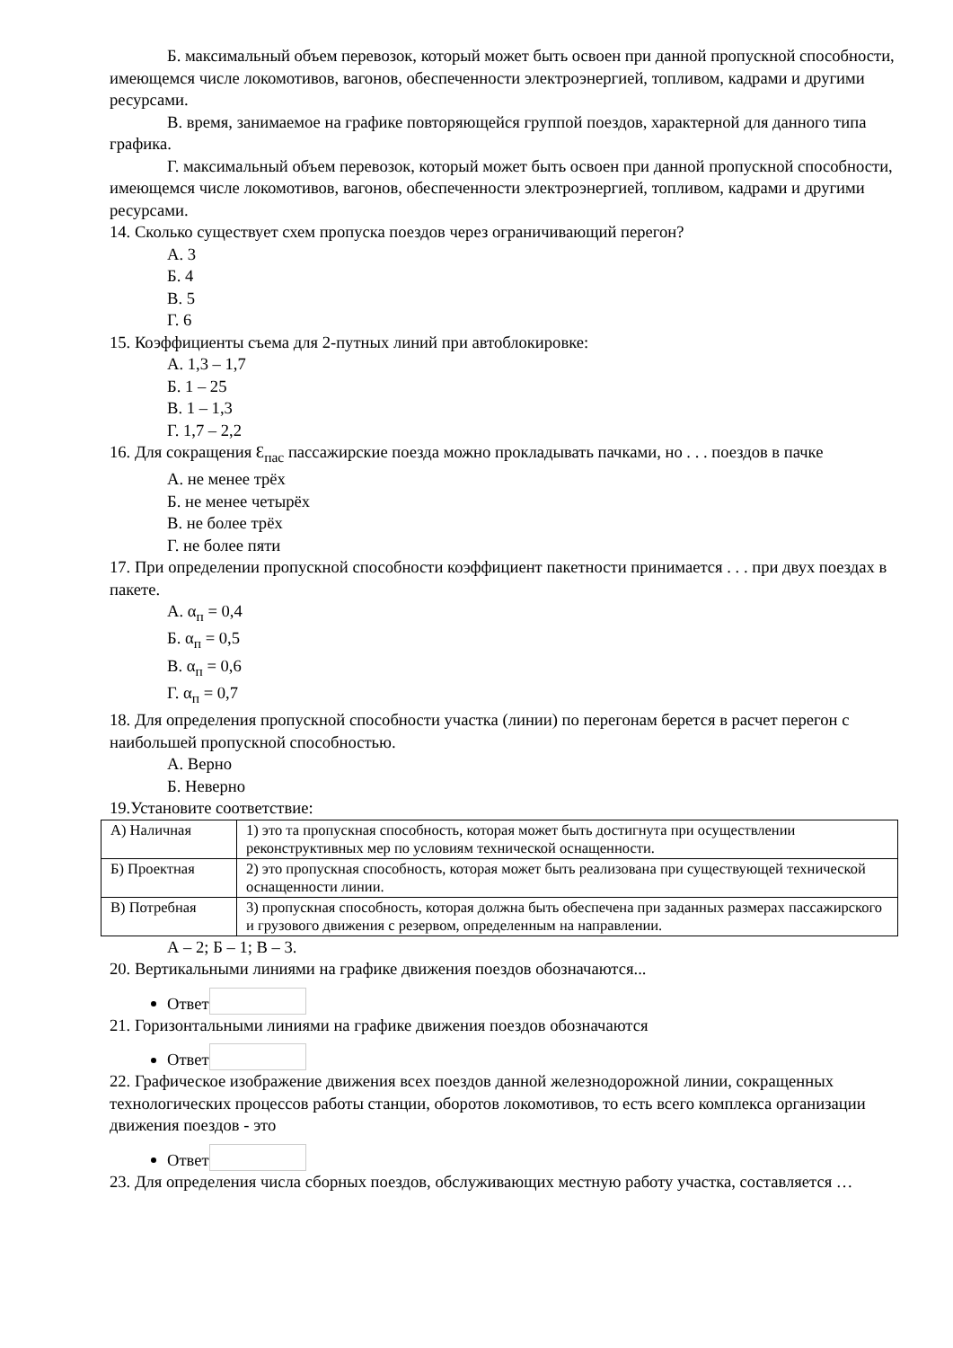Б. максимальный объем перевозок, который может быть освоен при данной пропускной способности, имеющемся числе локомотивов, вагонов, обеспеченности электроэнергией, топливом, кадрами и другими ресурсами.
В. время, занимаемое на графике повторяющейся группой поездов, характерной для данного типа графика.
Г. максимальный объем перевозок, который может быть освоен при данной пропускной способности, имеющемся числе локомотивов, вагонов, обеспеченности электроэнергией, топливом, кадрами и другими ресурсами.
14. Сколько существует схем пропуска поездов через ограничивающий перегон?
А. 3
Б. 4
В. 5
Г. 6
15. Коэффициенты съема для 2-путных линий при автоблокировке:
А. 1,3 – 1,7
Б. 1 – 25
В. 1 – 1,3
Г. 1,7 – 2,2
16. Для сокращения Ɛ<sub>пас</sub> пассажирские поезда можно прокладывать пачками, но . . . поездов в пачке
А. не менее трёх
Б. не менее четырёх
В. не более трёх
Г. не более пяти
17. При определении пропускной способности коэффициент пакетности принимается . . . при двух поездах в пакете.
А. α<sub>п</sub> = 0,4
Б. α<sub>п</sub> = 0,5
В. α<sub>п</sub> = 0,6
Г. α<sub>п</sub> = 0,7
18. Для определения пропускной способности участка (линии) по перегонам берется в расчет перегон с наибольшей пропускной способностью.
А. Верно
Б. Неверно
19.Установите соответствие:
| А) Наличная | 1) это та пропускная способность, которая может быть достигнута при осуществлении реконструктивных мер по условиям технической оснащенности. |
| Б) Проектная | 2) это пропускная способность, которая может быть реализована при существующей технической оснащенности линии. |
| В) Потребная | 3) пропускная способность, которая должна быть обеспечена при заданных размерах пассажирского и грузового движения с резервом, определенным на направлении. |
А – 2; Б – 1; В – 3.
20. Вертикальными линиями на графике движения поездов обозначаются...
Ответ
21. Горизонтальными линиями на графике движения поездов обозначаются
Ответ
22. Графическое изображение движения всех поездов данной железнодорожной линии, сокращенных технологических процессов работы станции, оборотов локомотивов, то есть всего комплекса организации движения поездов - это
Ответ
23. Для определения числа сборных поездов, обслуживающих местную работу участка, составляется …